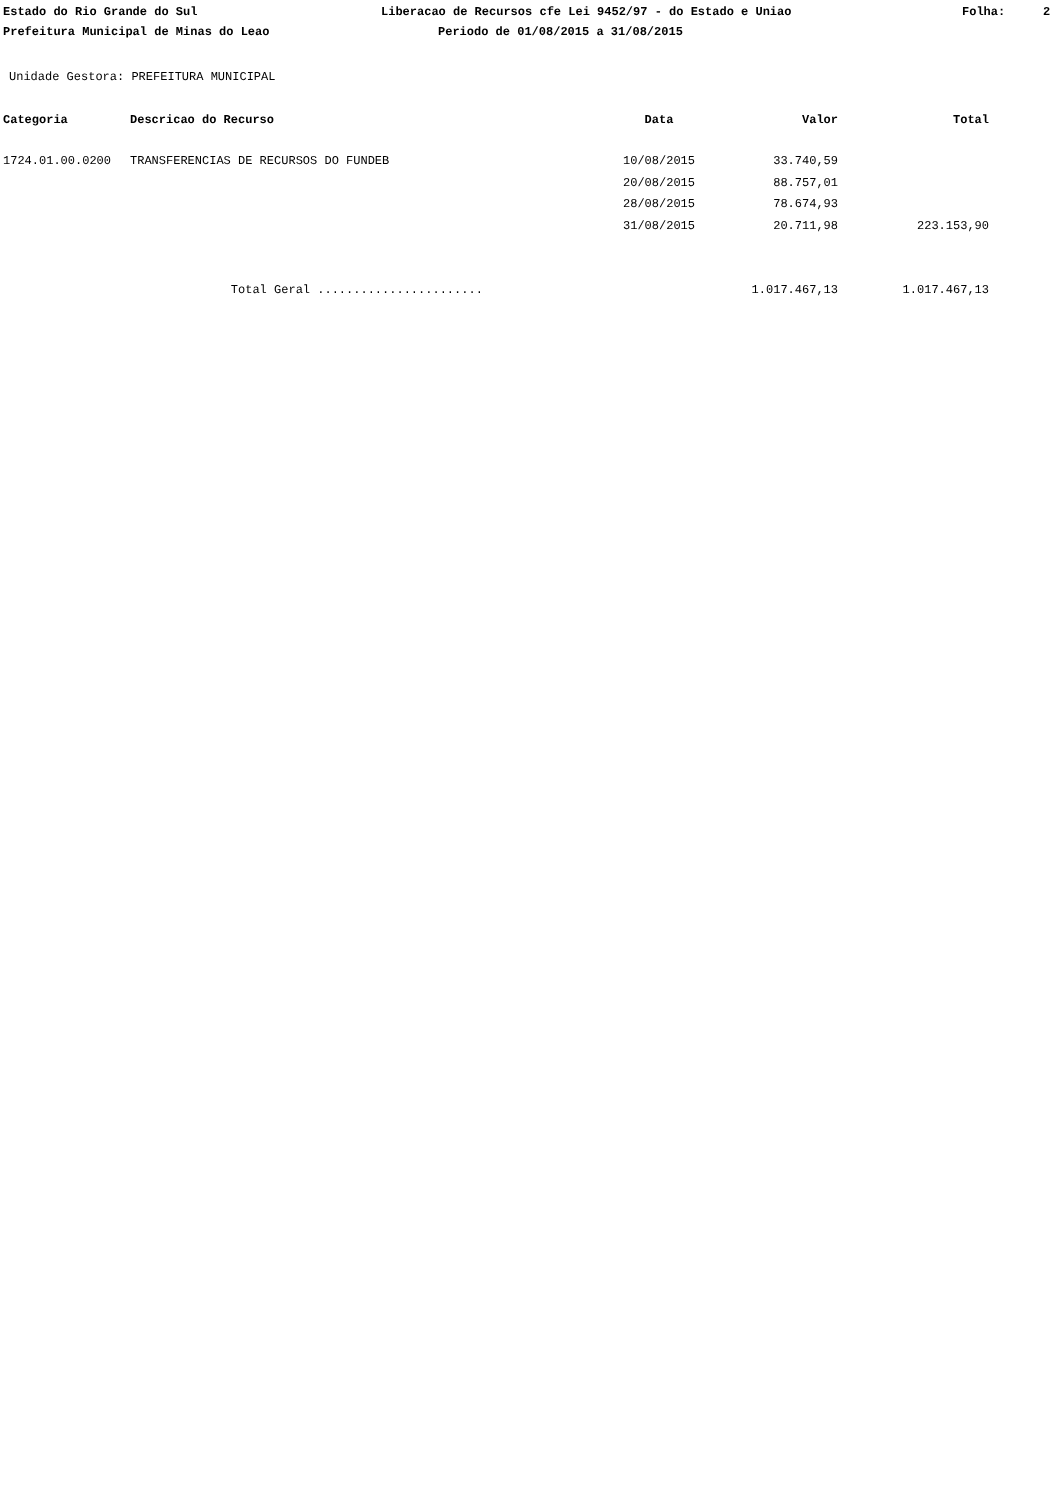Estado do Rio Grande do Sul Liberacao de Recursos cfe Lei 9452/97 - do Estado e Uniao Folha: 2
Prefeitura Municipal de Minas do Leao Periodo de 01/08/2015 a 31/08/2015
Unidade Gestora: PREFEITURA MUNICIPAL
| Categoria | Descricao do Recurso | Data | Valor | Total |
| --- | --- | --- | --- | --- |
| 1724.01.00.0200 | TRANSFERENCIAS DE RECURSOS DO FUNDEB | 10/08/2015 | 33.740,59 | |
| | | 20/08/2015 | 88.757,01 | |
| | | 28/08/2015 | 78.674,93 | |
| | | 31/08/2015 | 20.711,98 | 223.153,90 |
| | Total Geral ....................... | | 1.017.467,13 | 1.017.467,13 |